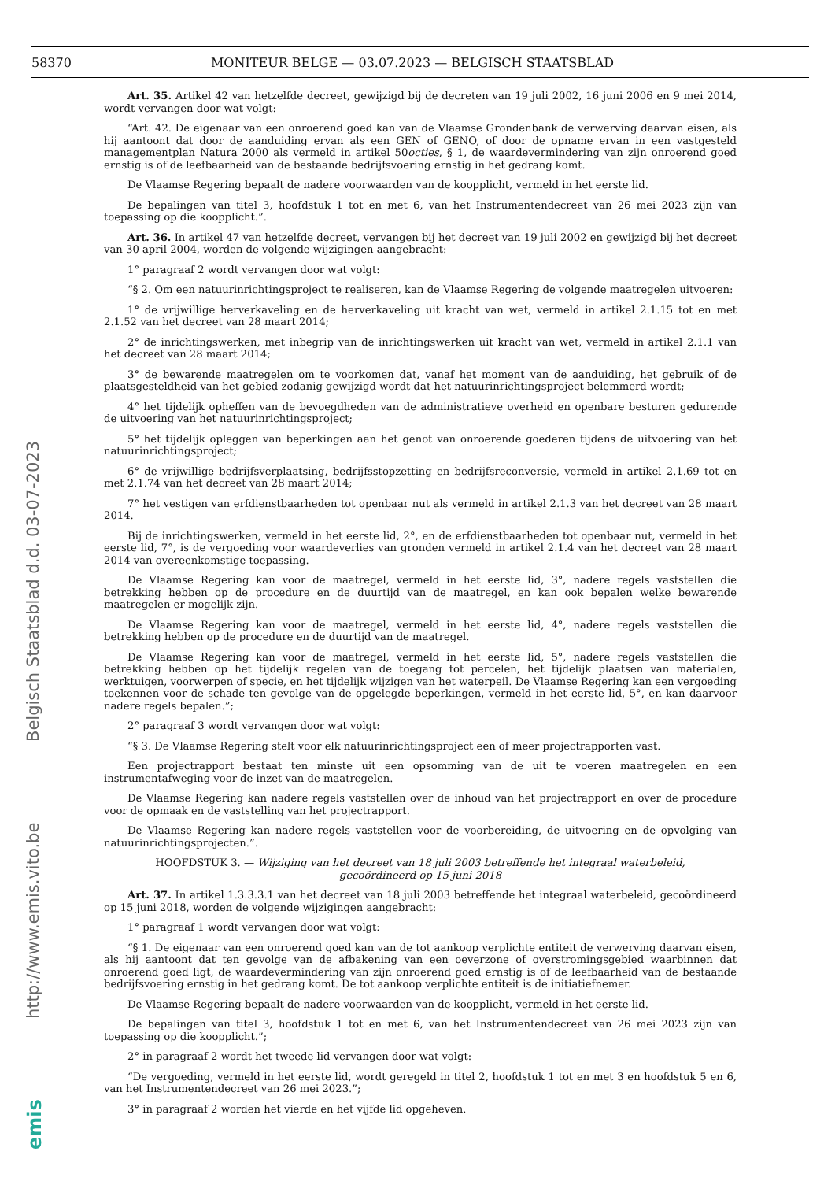58370 MONITEUR BELGE — 03.07.2023 — BELGISCH STAATSBLAD
emis http://www.emis.vito.be Belgisch Staatsblad d.d. 03-07-2023
Art. 35. Artikel 42 van hetzelfde decreet, gewijzigd bij de decreten van 19 juli 2002, 16 juni 2006 en 9 mei 2014, wordt vervangen door wat volgt:
“Art. 42. De eigenaar van een onroerend goed kan van de Vlaamse Grondenbank de verwerving daarvan eisen, als hij aantoont dat door de aanduiding ervan als een GEN of GENO, of door de opname ervan in een vastgesteld managementplan Natura 2000 als vermeld in artikel 50octies, § 1, de waardevermindering van zijn onroerend goed ernstig is of de leefbaarheid van de bestaande bedrijfsvoering ernstig in het gedrang komt.
De Vlaamse Regering bepaalt de nadere voorwaarden van de koopplicht, vermeld in het eerste lid.
De bepalingen van titel 3, hoofdstuk 1 tot en met 6, van het Instrumentendecreet van 26 mei 2023 zijn van toepassing op die koopplicht.”.
Art. 36. In artikel 47 van hetzelfde decreet, vervangen bij het decreet van 19 juli 2002 en gewijzigd bij het decreet van 30 april 2004, worden de volgende wijzigingen aangebracht:
1° paragraaf 2 wordt vervangen door wat volgt:
“§ 2. Om een natuurinrichtingsproject te realiseren, kan de Vlaamse Regering de volgende maatregelen uitvoeren:
1° de vrijwillige herverkaveling en de herverkaveling uit kracht van wet, vermeld in artikel 2.1.15 tot en met 2.1.52 van het decreet van 28 maart 2014;
2° de inrichtingswerken, met inbegrip van de inrichtingswerken uit kracht van wet, vermeld in artikel 2.1.1 van het decreet van 28 maart 2014;
3° de bewarende maatregelen om te voorkomen dat, vanaf het moment van de aanduiding, het gebruik of de plaatsgesteldheid van het gebied zodanig gewijzigd wordt dat het natuurinrichtingsproject belemmerd wordt;
4° het tijdelijk opheffen van de bevoegdheden van de administratieve overheid en openbare besturen gedurende de uitvoering van het natuurinrichtingsproject;
5° het tijdelijk opleggen van beperkingen aan het genot van onroerende goederen tijdens de uitvoering van het natuurinrichtingsproject;
6° de vrijwillige bedrijfsverplaatsing, bedrijfsstopzetting en bedrijfsreconversie, vermeld in artikel 2.1.69 tot en met 2.1.74 van het decreet van 28 maart 2014;
7° het vestigen van erfdienstbaarheden tot openbaar nut als vermeld in artikel 2.1.3 van het decreet van 28 maart 2014.
Bij de inrichtingswerken, vermeld in het eerste lid, 2°, en de erfdienstbaarheden tot openbaar nut, vermeld in het eerste lid, 7°, is de vergoeding voor waardeverlies van gronden vermeld in artikel 2.1.4 van het decreet van 28 maart 2014 van overeenkomstige toepassing.
De Vlaamse Regering kan voor de maatregel, vermeld in het eerste lid, 3°, nadere regels vaststellen die betrekking hebben op de procedure en de duurtijd van de maatregel, en kan ook bepalen welke bewarende maatregelen er mogelijk zijn.
De Vlaamse Regering kan voor de maatregel, vermeld in het eerste lid, 4°, nadere regels vaststellen die betrekking hebben op de procedure en de duurtijd van de maatregel.
De Vlaamse Regering kan voor de maatregel, vermeld in het eerste lid, 5°, nadere regels vaststellen die betrekking hebben op het tijdelijk regelen van de toegang tot percelen, het tijdelijk plaatsen van materialen, werktuigen, voorwerpen of specie, en het tijdelijk wijzigen van het waterpeil. De Vlaamse Regering kan een vergoeding toekennen voor de schade ten gevolge van de opgelegde beperkingen, vermeld in het eerste lid, 5°, en kan daarvoor nadere regels bepalen.”;
2° paragraaf 3 wordt vervangen door wat volgt:
“§ 3. De Vlaamse Regering stelt voor elk natuurinrichtingsproject een of meer projectrapporten vast.
Een projectrapport bestaat ten minste uit een opsomming van de uit te voeren maatregelen en een instrumentafweging voor de inzet van de maatregelen.
De Vlaamse Regering kan nadere regels vaststellen over de inhoud van het projectrapport en over de procedure voor de opmaak en de vaststelling van het projectrapport.
De Vlaamse Regering kan nadere regels vaststellen voor de voorbereiding, de uitvoering en de opvolging van natuurinrichtingsprojecten.”.
HOOFDSTUK 3. — Wijziging van het decreet van 18 juli 2003 betreffende het integraal waterbeleid,
gecoördineerd op 15 juni 2018
Art. 37. In artikel 1.3.3.3.1 van het decreet van 18 juli 2003 betreffende het integraal waterbeleid, gecoördineerd op 15 juni 2018, worden de volgende wijzigingen aangebracht:
1° paragraaf 1 wordt vervangen door wat volgt:
“§ 1. De eigenaar van een onroerend goed kan van de tot aankoop verplichte entiteit de verwerving daarvan eisen, als hij aantoont dat ten gevolge van de afbakening van een oeverzone of overstromingsgebied waarbinnen dat onroerend goed ligt, de waardevermindering van zijn onroerend goed ernstig is of de leefbaarheid van de bestaande bedrijfsvoering ernstig in het gedrang komt. De tot aankoop verplichte entiteit is de initiatiefnemer.
De Vlaamse Regering bepaalt de nadere voorwaarden van de koopplicht, vermeld in het eerste lid.
De bepalingen van titel 3, hoofdstuk 1 tot en met 6, van het Instrumentendecreet van 26 mei 2023 zijn van toepassing op die koopplicht.”;
2° in paragraaf 2 wordt het tweede lid vervangen door wat volgt:
“De vergoeding, vermeld in het eerste lid, wordt geregeld in titel 2, hoofdstuk 1 tot en met 3 en hoofdstuk 5 en 6, van het Instrumentendecreet van 26 mei 2023.”;
3° in paragraaf 2 worden het vierde en het vijfde lid opgeheven.